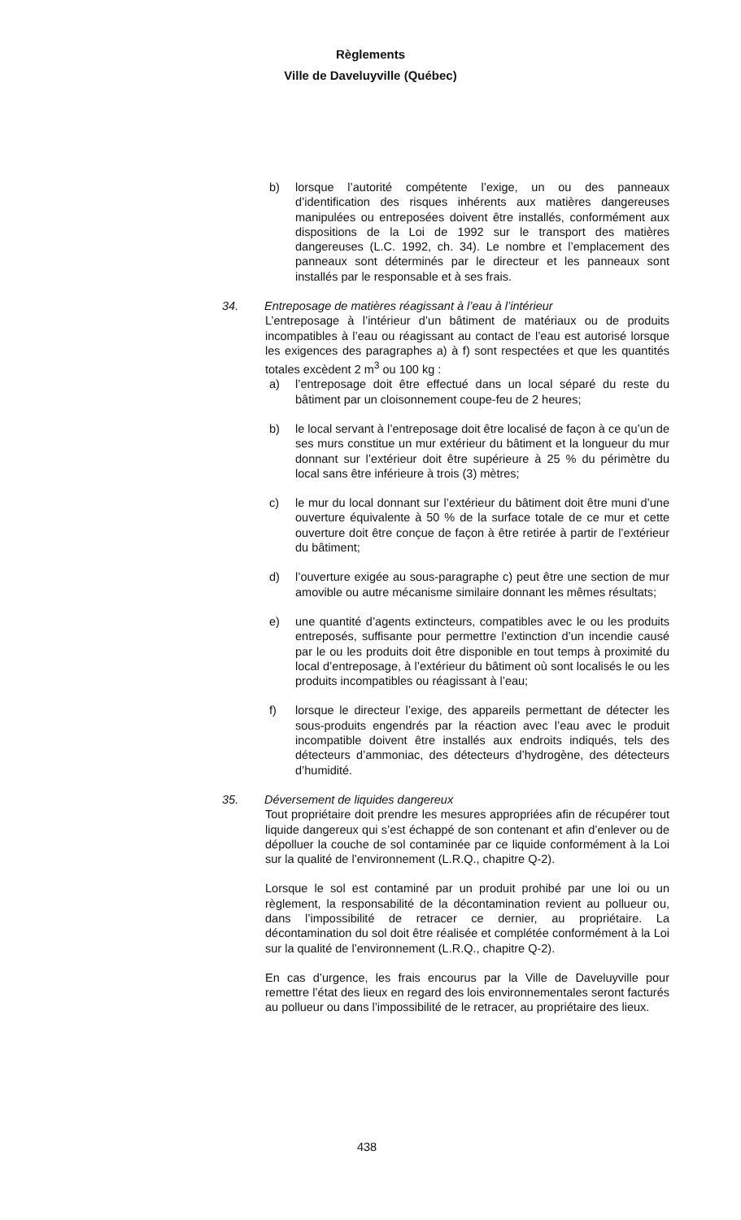Règlements
Ville de Daveluyville (Québec)
b) lorsque l’autorité compétente l’exige, un ou des panneaux d’identification des risques inhérents aux matières dangereuses manipulées ou entreposées doivent être installés, conformément aux dispositions de la Loi de 1992 sur le transport des matières dangereuses (L.C. 1992, ch. 34). Le nombre et l’emplacement des panneaux sont déterminés par le directeur et les panneaux sont installés par le responsable et à ses frais.
34. Entreposage de matières réagissant à l’eau à l’intérieur
L’entreposage à l’intérieur d’un bâtiment de matériaux ou de produits incompatibles à l’eau ou réagissant au contact de l’eau est autorisé lorsque les exigences des paragraphes a) à f) sont respectées et que les quantités totales excèdent 2 m<sup>3</sup> ou 100 kg :
a) l’entreposage doit être effectué dans un local séparé du reste du bâtiment par un cloisonnement coupe-feu de 2 heures;
b) le local servant à l’entreposage doit être localisé de façon à ce qu’un de ses murs constitue un mur extérieur du bâtiment et la longueur du mur donnant sur l’extérieur doit être supérieure à 25 % du périmètre du local sans être inférieure à trois (3) mètres;
c) le mur du local donnant sur l’extérieur du bâtiment doit être muni d’une ouverture équivalente à 50 % de la surface totale de ce mur et cette ouverture doit être conçue de façon à être retirée à partir de l’extérieur du bâtiment;
d) l’ouverture exigée au sous-paragraphe c) peut être une section de mur amovible ou autre mécanisme similaire donnant les mêmes résultats;
e) une quantité d’agents extincteurs, compatibles avec le ou les produits entreposés, suffisante pour permettre l’extinction d’un incendie causé par le ou les produits doit être disponible en tout temps à proximité du local d’entreposage, à l’extérieur du bâtiment où sont localisés le ou les produits incompatibles ou réagissant à l’eau;
f) lorsque le directeur l’exige, des appareils permettant de détecter les sous-produits engendrés par la réaction avec l’eau avec le produit incompatible doivent être installés aux endroits indiqués, tels des détecteurs d’ammoniac, des détecteurs d’hydrogène, des détecteurs d’humidité.
35. Déversement de liquides dangereux
Tout propriétaire doit prendre les mesures appropriées afin de récupérer tout liquide dangereux qui s’est échappé de son contenant et afin d’enlever ou de dépolluer la couche de sol contaminée par ce liquide conformément à la Loi sur la qualité de l’environnement (L.R.Q., chapitre Q-2).
Lorsque le sol est contaminé par un produit prohibé par une loi ou un règlement, la responsabilité de la décontamination revient au pollueur ou, dans l’impossibilité de retracer ce dernier, au propriétaire. La décontamination du sol doit être réalisée et complétée conformément à la Loi sur la qualité de l’environnement (L.R.Q., chapitre Q-2).
En cas d’urgence, les frais encourus par la Ville de Daveluyville pour remettre l’état des lieux en regard des lois environnementales seront facturés au pollueur ou dans l’impossibilité de le retracer, au propriétaire des lieux.
438